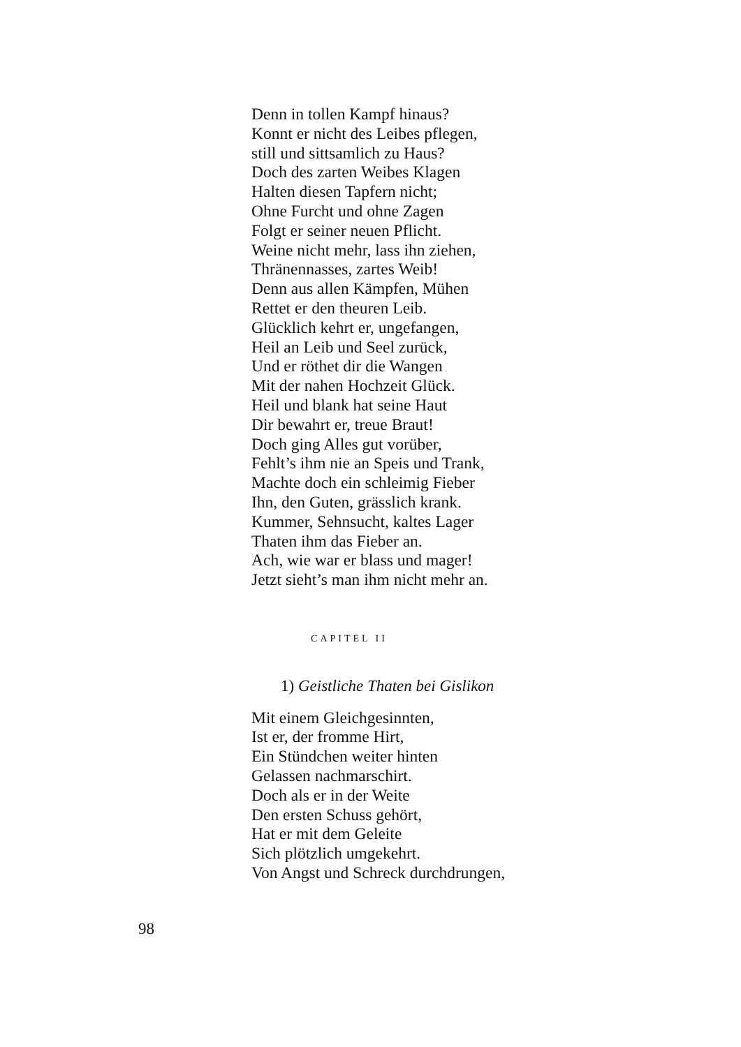Denn in tollen Kampf hinaus?
Konnt er nicht des Leibes pflegen,
still und sittsamlich zu Haus?
Doch des zarten Weibes Klagen
Halten diesen Tapfern nicht;
Ohne Furcht und ohne Zagen
Folgt er seiner neuen Pflicht.
Weine nicht mehr, lass ihn ziehen,
Thränennasses, zartes Weib!
Denn aus allen Kämpfen, Mühen
Rettet er den theuren Leib.
Glücklich kehrt er, ungefangen,
Heil an Leib und Seel zurück,
Und er röthet dir die Wangen
Mit der nahen Hochzeit Glück.
Heil und blank hat seine Haut
Dir bewahrt er, treue Braut!
Doch ging Alles gut vorüber,
Fehlt’s ihm nie an Speis und Trank,
Machte doch ein schleimig Fieber
Ihn, den Guten, grässlich krank.
Kummer, Sehnsucht, kaltes Lager
Thaten ihm das Fieber an.
Ach, wie war er blass und mager!
Jetzt sieht’s man ihm nicht mehr an.
CAPITEL II
1) Geistliche Thaten bei Gislikon
Mit einem Gleichgesinnten,
Ist er, der fromme Hirt,
Ein Stündchen weiter hinten
Gelassen nachmarschirt.
Doch als er in der Weite
Den ersten Schuss gehört,
Hat er mit dem Geleite
Sich plötzlich umgekehrt.
Von Angst und Schreck durchdrungen,
98